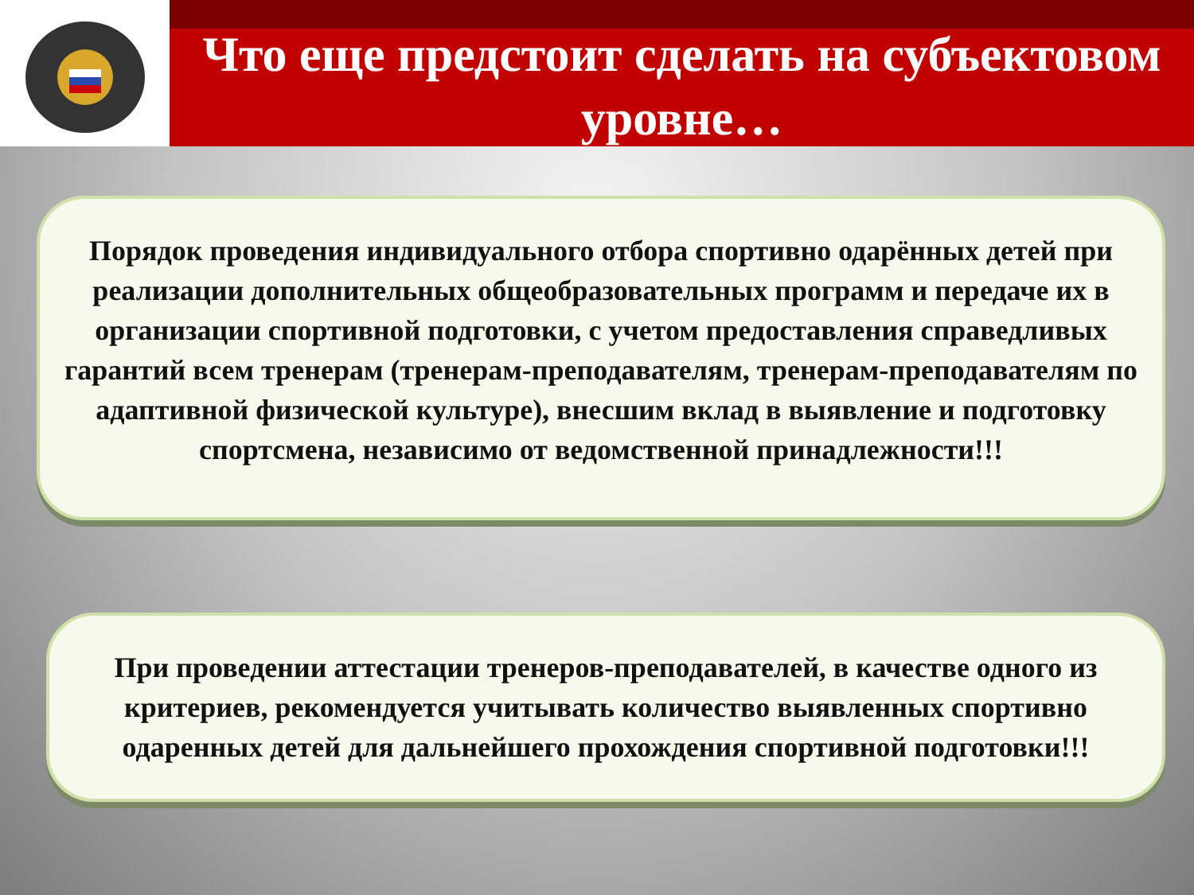Что еще предстоит сделать на субъектовом уровне…
Порядок проведения индивидуального отбора спортивно одарённых детей при реализации дополнительных общеобразовательных программ и передаче их в организации спортивной подготовки, с учетом предоставления справедливых гарантий всем тренерам (тренерам-преподавателям, тренерам-преподавателям по адаптивной физической культуре), внесшим вклад в выявление и подготовку спортсмена, независимо от ведомственной принадлежности!!!
При проведении аттестации тренеров-преподавателей, в качестве одного из критериев, рекомендуется учитывать количество выявленных спортивно одаренных детей для дальнейшего прохождения спортивной подготовки!!!